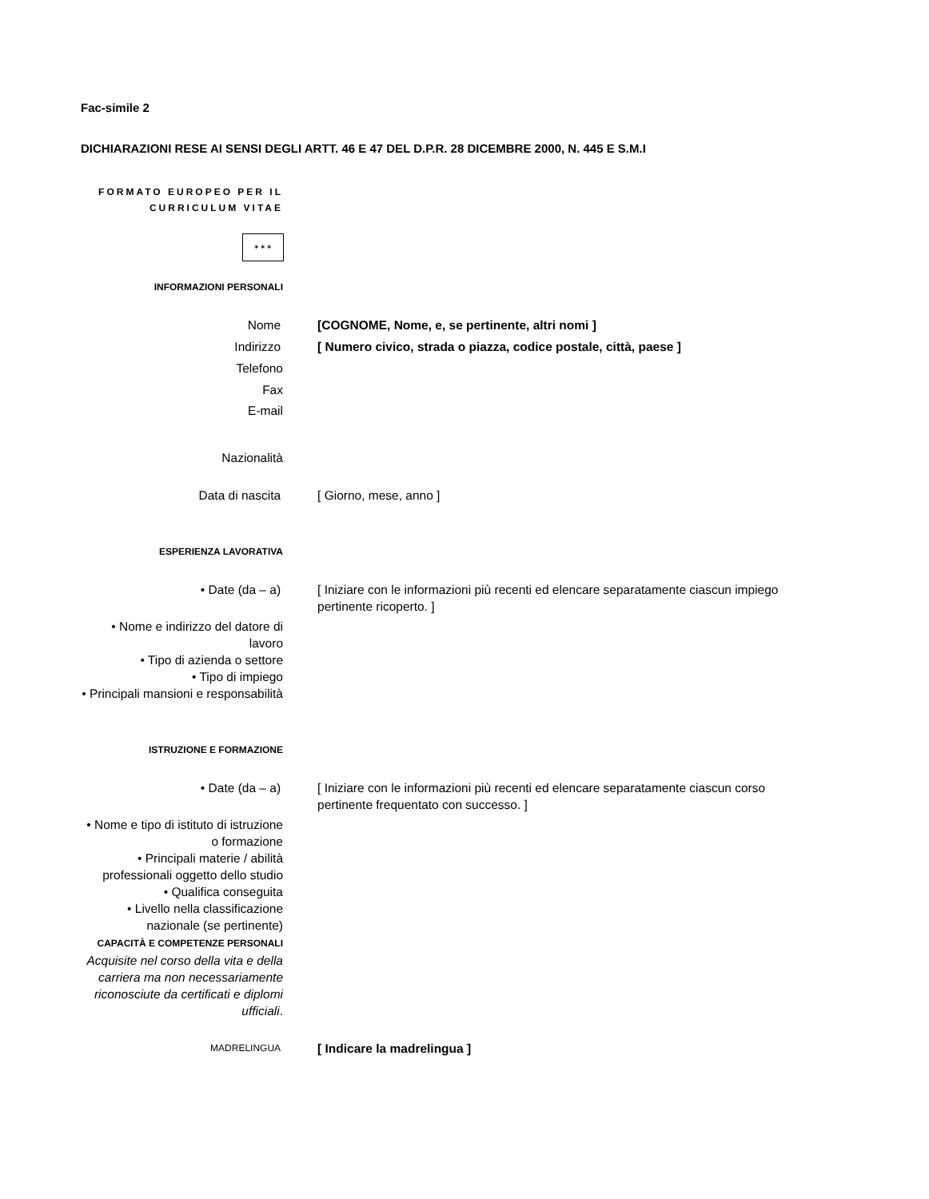Fac-simile 2
DICHIARAZIONI RESE AI SENSI DEGLI ARTT. 46 E 47 DEL D.P.R. 28 DICEMBRE 2000, N. 445 E S.M.I
FORMATO EUROPEO PER IL CURRICULUM VITAE
✶✶✶
INFORMAZIONI PERSONALI
Nome [COGNOME, Nome, e, se pertinente, altri nomi ]
Indirizzo [ Numero civico, strada o piazza, codice postale, città, paese ]
Telefono
Fax
E-mail
Nazionalità
Data di nascita [ Giorno, mese, anno ]
ESPERIENZA LAVORATIVA
• Date (da – a) [ Iniziare con le informazioni più recenti ed elencare separatamente ciascun impiego pertinente ricoperto. ]
• Nome e indirizzo del datore di lavoro
• Tipo di azienda o settore
• Tipo di impiego
• Principali mansioni e responsabilità
ISTRUZIONE E FORMAZIONE
• Date (da – a) [ Iniziare con le informazioni più recenti ed elencare separatamente ciascun corso pertinente frequentato con successo. ]
• Nome e tipo di istituto di istruzione o formazione
• Principali materie / abilità professionali oggetto dello studio
• Qualifica conseguita
• Livello nella classificazione nazionale (se pertinente)
CAPACITÀ E COMPETENZE PERSONALI
Acquisite nel corso della vita e della carriera ma non necessariamente riconosciute da certificati e diplomi ufficiali.
MADRELINGUA
[ Indicare la madrelingua ]